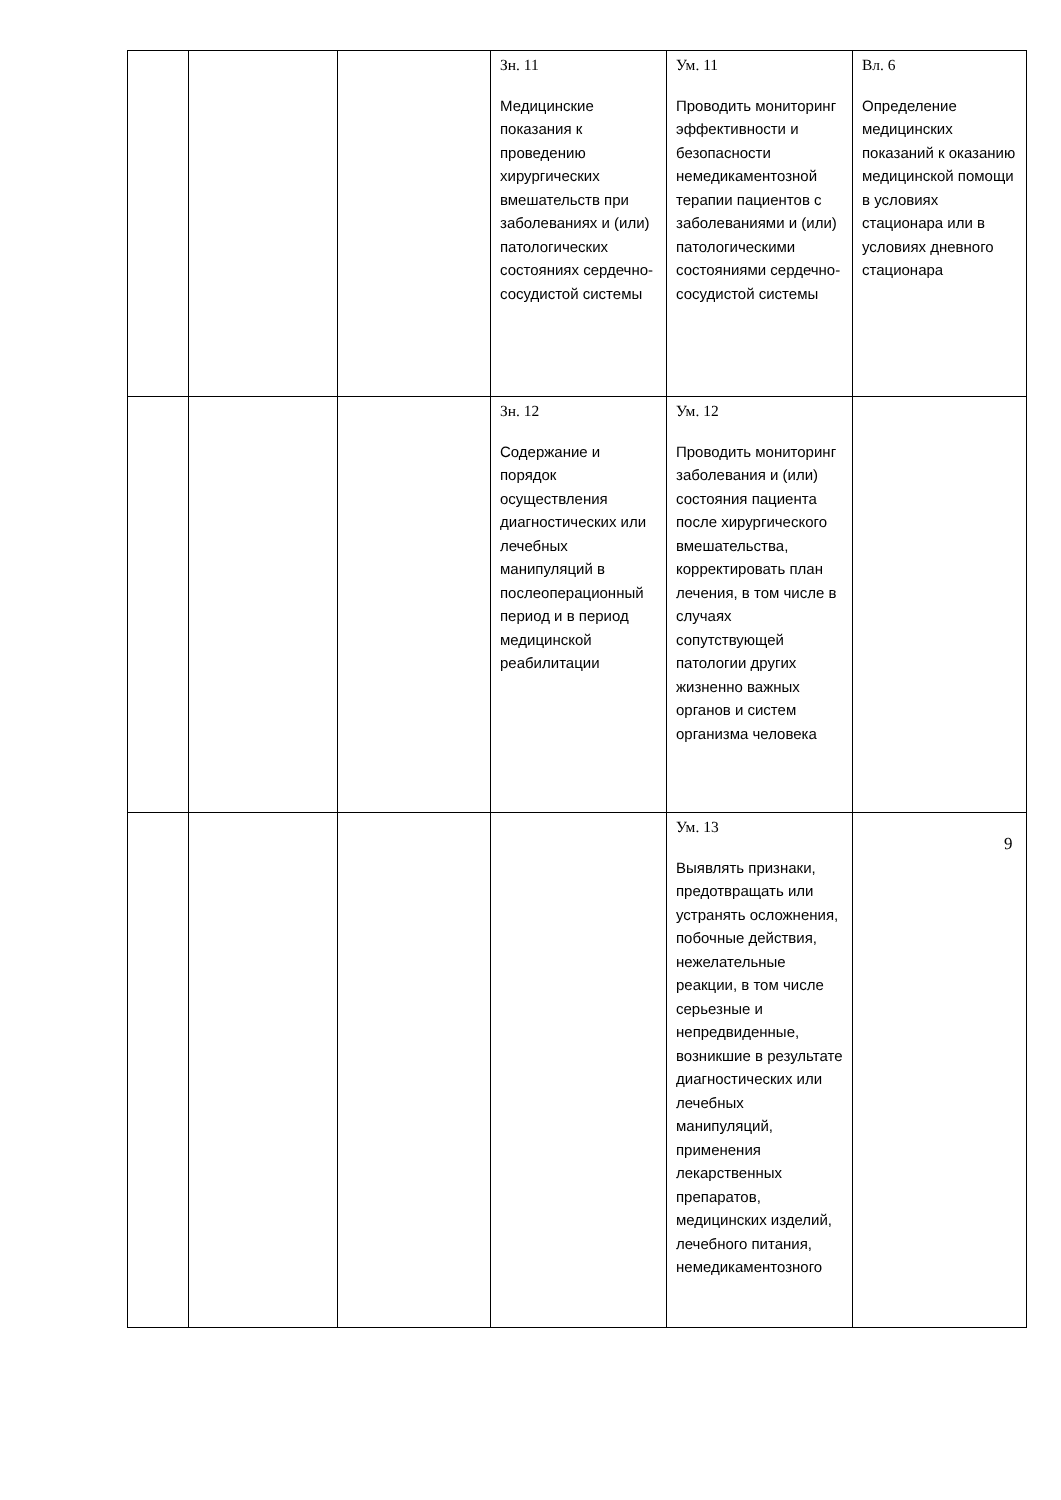| | | | Зн. 11 Медицинские показания к проведению хирургических вмешательств при заболеваниях и (или) патологических состояниях сердечно-сосудистой системы | Ум. 11 Проводить мониторинг эффективности и безопасности немедикаментозной терапии пациентов с заболеваниями и (или) патологическими состояниями сердечно-сосудистой системы | Вл. 6 Определение медицинских показаний к оказанию медицинской помощи в условиях стационара или в условиях дневного стационара |
| | | | Зн. 12 Содержание и порядок осуществления диагностических или лечебных манипуляций в послеоперационный период и в период медицинской реабилитации | Ум. 12 Проводить мониторинг заболевания и (или) состояния пациента после хирургического вмешательства, корректировать план лечения, в том числе в случаях сопутствующей патологии других жизненно важных органов и систем организма человека | |
| | | | | Ум. 13 Выявлять признаки, предотвращать или устранять осложнения, побочные действия, нежелательные реакции, в том числе серьезные и непредвиденные, возникшие в результате диагностических или лечебных манипуляций, применения лекарственных препаратов, медицинских изделий, лечебного питания, немедикаментозного | |
9